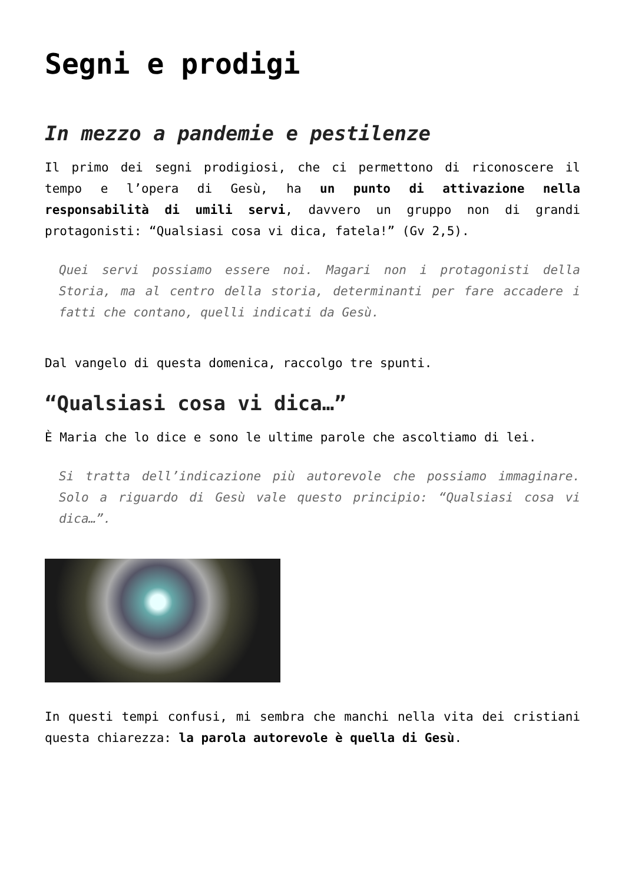Segni e prodigi
In mezzo a pandemie e pestilenze
Il primo dei segni prodigiosi, che ci permettono di riconoscere il tempo e l’opera di Gesù, ha un punto di attivazione nella responsabilità di umili servi, davvero un gruppo non di grandi protagonisti: “Qualsiasi cosa vi dica, fatela!” (Gv 2,5).
Quei servi possiamo essere noi. Magari non i protagonisti della Storia, ma al centro della storia, determinanti per fare accadere i fatti che contano, quelli indicati da Gesù.
Dal vangelo di questa domenica, raccolgo tre spunti.
“Qualsiasi cosa vi dica…”
È Maria che lo dice e sono le ultime parole che ascoltiamo di lei.
Si tratta dell’indicazione più autorevole che possiamo immaginare. Solo a riguardo di Gesù vale questo principio: “Qualsiasi cosa vi dica…”.
In questi tempi confusi, mi sembra che manchi nella vita dei cristiani questa chiarezza: la parola autorevole è quella di Gesù.